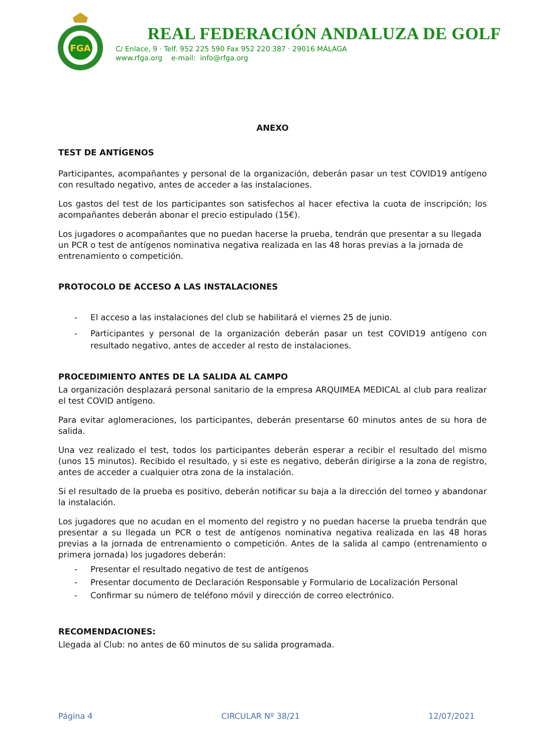FGA
REAL FEDERACIÓN ANDALUZA DE GOLF
C/ Enlace, 9 · Telf. 952 225 590 Fax 952 220 387 · 29016 MÁLAGA
www.rfga.org e-mail: info@rfga.org
ANEXO
TEST DE ANTÍGENOS
Participantes, acompañantes y personal de la organización, deberán pasar un test COVID19 antígeno con resultado negativo, antes de acceder a las instalaciones.
Los gastos del test de los participantes son satisfechos al hacer efectiva la cuota de inscripción; los acompañantes deberán abonar el precio estipulado (15€).
Los jugadores o acompañantes que no puedan hacerse la prueba, tendrán que presentar a su llegada un PCR o test de antígenos nominativa negativa realizada en las 48 horas previas a la jornada de entrenamiento o competición.
PROTOCOLO DE ACCESO A LAS INSTALACIONES
- El acceso a las instalaciones del club se habilitará el viernes 25 de junio.
- Participantes y personal de la organización deberán pasar un test COVID19 antígeno con resultado negativo, antes de acceder al resto de instalaciones.
PROCEDIMIENTO ANTES DE LA SALIDA AL CAMPO
La organización desplazará personal sanitario de la empresa ARQUIMEA MEDICAL al club para realizar el test COVID antígeno.
Para evitar aglomeraciones, los participantes, deberán presentarse 60 minutos antes de su hora de salida.
Una vez realizado el test, todos los participantes deberán esperar a recibir el resultado del mismo (unos 15 minutos). Recibido el resultado, y si este es negativo, deberán dirigirse a la zona de registro, antes de acceder a cualquier otra zona de la instalación.
Si el resultado de la prueba es positivo, deberán notificar su baja a la dirección del torneo y abandonar la instalación.
Los jugadores que no acudan en el momento del registro y no puedan hacerse la prueba tendrán que presentar a su llegada un PCR o test de antígenos nominativa negativa realizada en las 48 horas previas a la jornada de entrenamiento o competición. Antes de la salida al campo (entrenamiento o primera jornada) los jugadores deberán:
- Presentar el resultado negativo de test de antígenos
- Presentar documento de Declaración Responsable y Formulario de Localización Personal
- Confirmar su número de teléfono móvil y dirección de correo electrónico.
RECOMENDACIONES:
Llegada al Club: no antes de 60 minutos de su salida programada.
Página 4 CIRCULAR Nº 38/21 12/07/2021